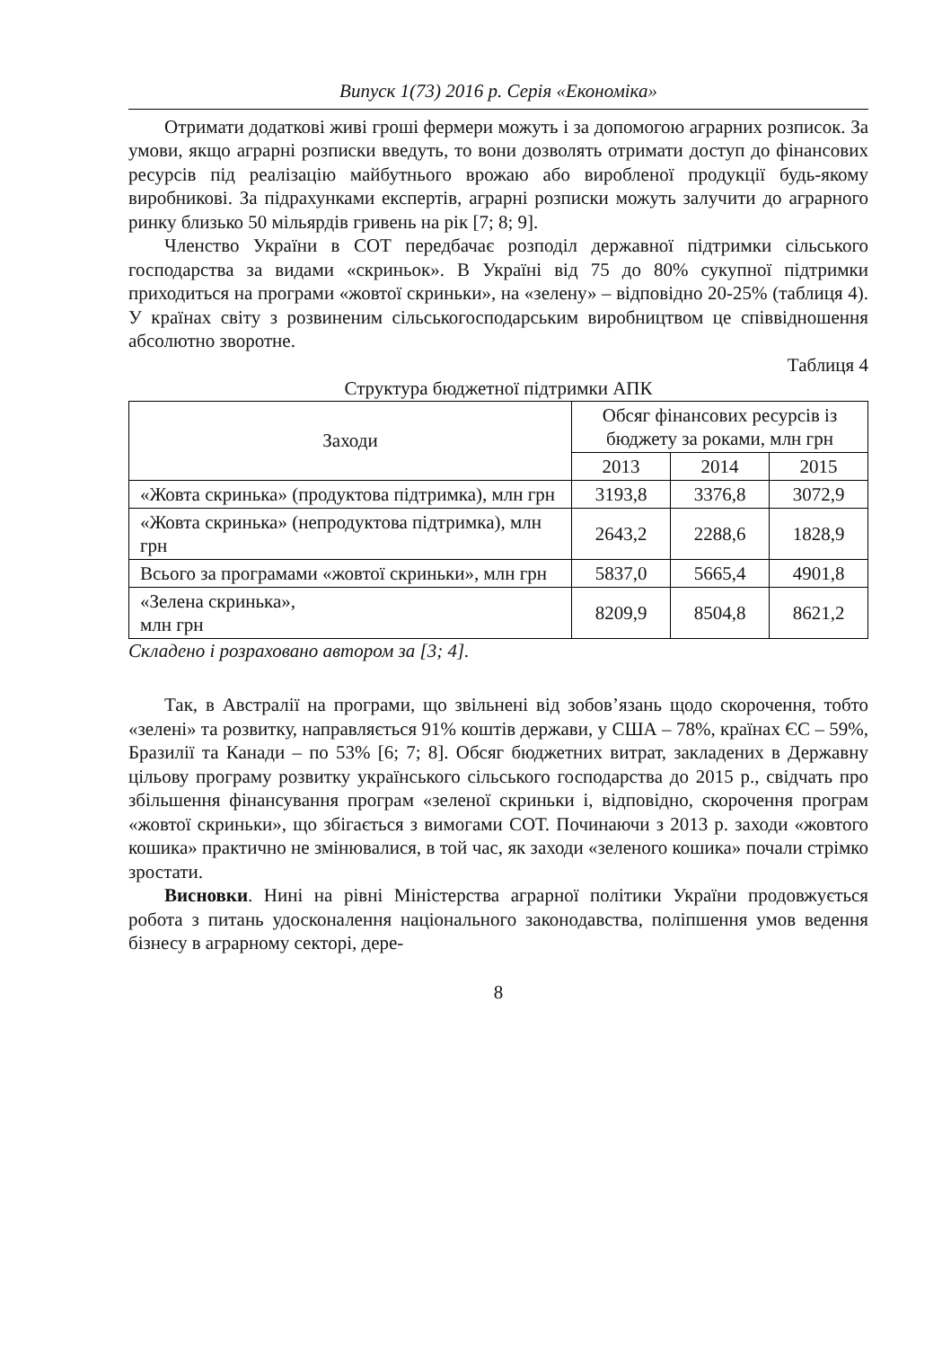Випуск 1(73) 2016 р. Серія «Економіка»
Отримати додаткові живі гроші фермери можуть і за допомогою аграрних розписок. За умови, якщо аграрні розписки введуть, то вони дозволять отримати доступ до фінансових ресурсів під реалізацію майбутнього врожаю або виробленої продукції будь-якому виробникові. За підрахунками експертів, аграрні розписки можуть залучити до аграрного ринку близько 50 мільярдів гривень на рік [7; 8; 9].
Членство України в СОТ передбачає розподіл державної підтримки сільського господарства за видами «скриньок». В Україні від 75 до 80% сукупної підтримки приходиться на програми «жовтої скриньки», на «зелену» – відповідно 20-25% (таблиця 4). У країнах світу з розвиненим сільськогосподарським виробництвом це співвідношення абсолютно зворотне.
Таблиця 4
Структура бюджетної підтримки АПК
| Заходи | Обсяг фінансових ресурсів із бюджету за роками, млн грн | | |
| --- | --- | --- | --- |
| | 2013 | 2014 | 2015 |
| «Жовта скринька» (продуктова підтримка), млн грн | 3193,8 | 3376,8 | 3072,9 |
| «Жовта скринька» (непродуктова підтримка), млн грн | 2643,2 | 2288,6 | 1828,9 |
| Всього за програмами «жовтої скриньки», млн грн | 5837,0 | 5665,4 | 4901,8 |
| «Зелена скринька», млн грн | 8209,9 | 8504,8 | 8621,2 |
Складено і розраховано автором за [3; 4].
Так, в Австралії на програми, що звільнені від зобов’язань щодо скорочення, тобто «зелені» та розвитку, направляється 91% коштів держави, у США – 78%, країнах ЄС – 59%, Бразилії та Канади – по 53% [6; 7; 8]. Обсяг бюджетних витрат, закладених в Державну цільову програму розвитку українського сільського господарства до 2015 р., свідчать про збільшення фінансування програм «зеленої скриньки і, відповідно, скорочення програм «жовтої скриньки», що збігається з вимогами СОТ. Починаючи з 2013 р. заходи «жовтого кошика» практично не змінювалися, в той час, як заходи «зеленого кошика» почали стрімко зростати.
Висновки. Нині на рівні Міністерства аграрної політики України продовжується робота з питань удосконалення національного законодавства, поліпшення умов ведення бізнесу в аграрному секторі, дере-
8